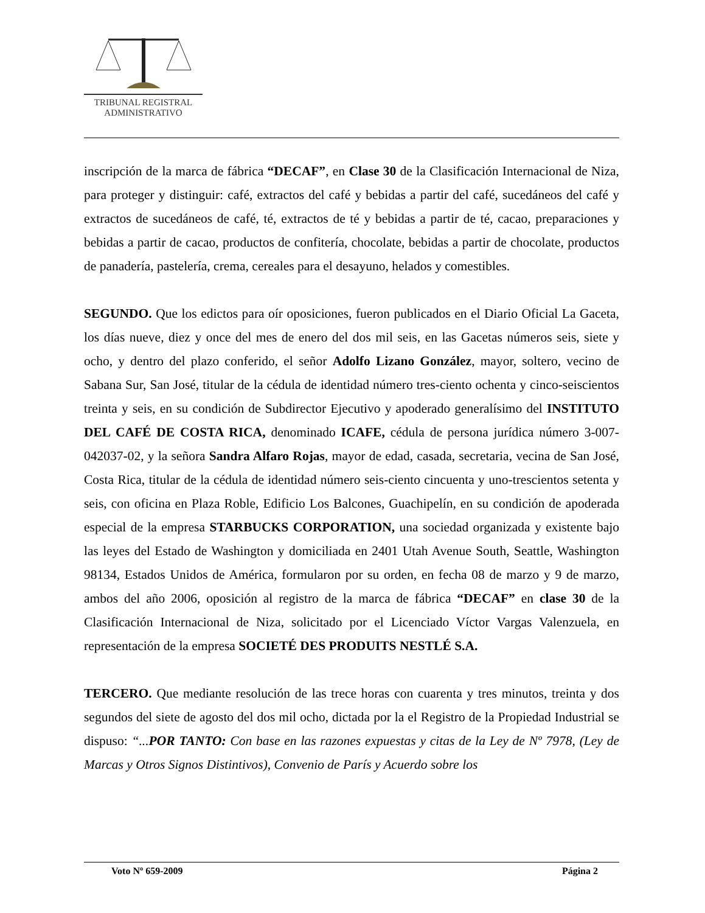TRIBUNAL REGISTRAL
ADMINISTRATIVO
inscripción de la marca de fábrica “DECAF”, en Clase 30 de la Clasificación Internacional de Niza, para proteger y distinguir: café, extractos del café y bebidas a partir del café, sucedáneos del café y extractos de sucedáneos de café, té, extractos de té y bebidas a partir de té, cacao, preparaciones y bebidas a partir de cacao, productos de confitería, chocolate, bebidas a partir de chocolate, productos de panadería, pastelería, crema, cereales para el desayuno, helados y comestibles.
SEGUNDO. Que los edictos para oír oposiciones, fueron publicados en el Diario Oficial La Gaceta, los días nueve, diez y once del mes de enero del dos mil seis, en las Gacetas números seis, siete y ocho, y dentro del plazo conferido, el señor Adolfo Lizano González, mayor, soltero, vecino de Sabana Sur, San José, titular de la cédula de identidad número tres-ciento ochenta y cinco-seiscientos treinta y seis, en su condición de Subdirector Ejecutivo y apoderado generalísimo del INSTITUTO DEL CAFÉ DE COSTA RICA, denominado ICAFE, cédula de persona jurídica número 3-007-042037-02, y la señora Sandra Alfaro Rojas, mayor de edad, casada, secretaria, vecina de San José, Costa Rica, titular de la cédula de identidad número seis-ciento cincuenta y uno-trescientos setenta y seis, con oficina en Plaza Roble, Edificio Los Balcones, Guachipelín, en su condición de apoderada especial de la empresa STARBUCKS CORPORATION, una sociedad organizada y existente bajo las leyes del Estado de Washington y domiciliada en 2401 Utah Avenue South, Seattle, Washington 98134, Estados Unidos de América, formularon por su orden, en fecha 08 de marzo y 9 de marzo, ambos del año 2006, oposición al registro de la marca de fábrica “DECAF” en clase 30 de la Clasificación Internacional de Niza, solicitado por el Licenciado Víctor Vargas Valenzuela, en representación de la empresa SOCIETÉ DES PRODUITS NESTLÉ S.A.
TERCERO. Que mediante resolución de las trece horas con cuarenta y tres minutos, treinta y dos segundos del siete de agosto del dos mil ocho, dictada por la el Registro de la Propiedad Industrial se dispuso: “...POR TANTO: Con base en las razones expuestas y citas de la Ley de Nº 7978, (Ley de Marcas y Otros Signos Distintivos), Convenio de París y Acuerdo sobre los
Voto Nº 659-2009 Página 2